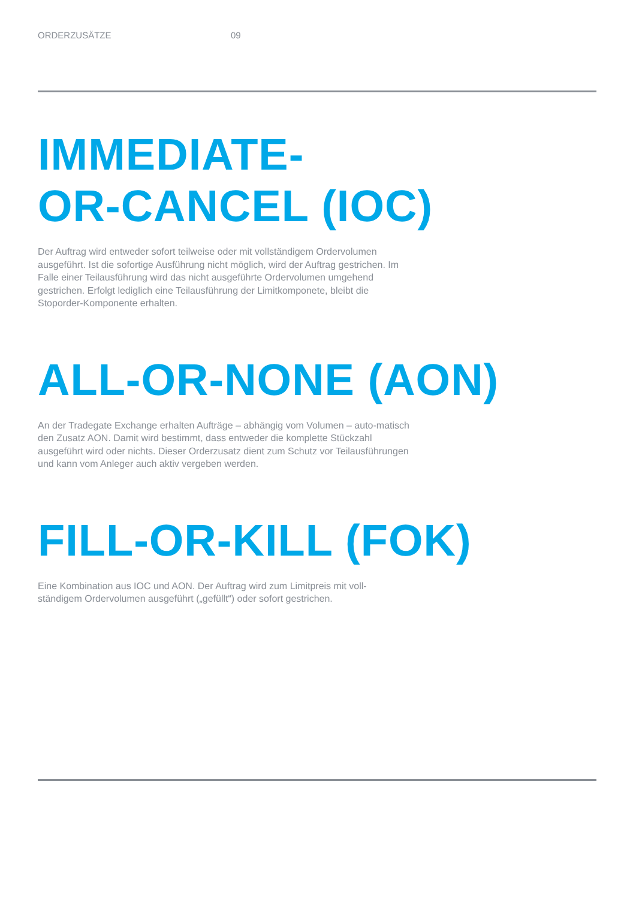ORDERZUSÄTZE 09
IMMEDIATE-
OR-CANCEL (IOC)
Der Auftrag wird entweder sofort teilweise oder mit vollständigem Ordervolumen ausgeführt. Ist die sofortige Ausführung nicht möglich, wird der Auftrag gestrichen. Im Falle einer Teilausführung wird das nicht ausgeführte Ordervolumen umgehend gestrichen. Erfolgt lediglich eine Teilausführung der Limitkomponete, bleibt die Stoporder-Komponente erhalten.
ALL-OR-NONE (AON)
An der Tradegate Exchange erhalten Aufträge – abhängig vom Volumen – auto-matisch den Zusatz AON. Damit wird bestimmt, dass entweder die komplette Stückzahl ausgeführt wird oder nichts. Dieser Orderzusatz dient zum Schutz vor Teilausführungen und kann vom Anleger auch aktiv vergeben werden.
FILL-OR-KILL (FOK)
Eine Kombination aus IOC und AON. Der Auftrag wird zum Limitpreis mit voll-ständigem Ordervolumen ausgeführt („gefüllt“) oder sofort gestrichen.